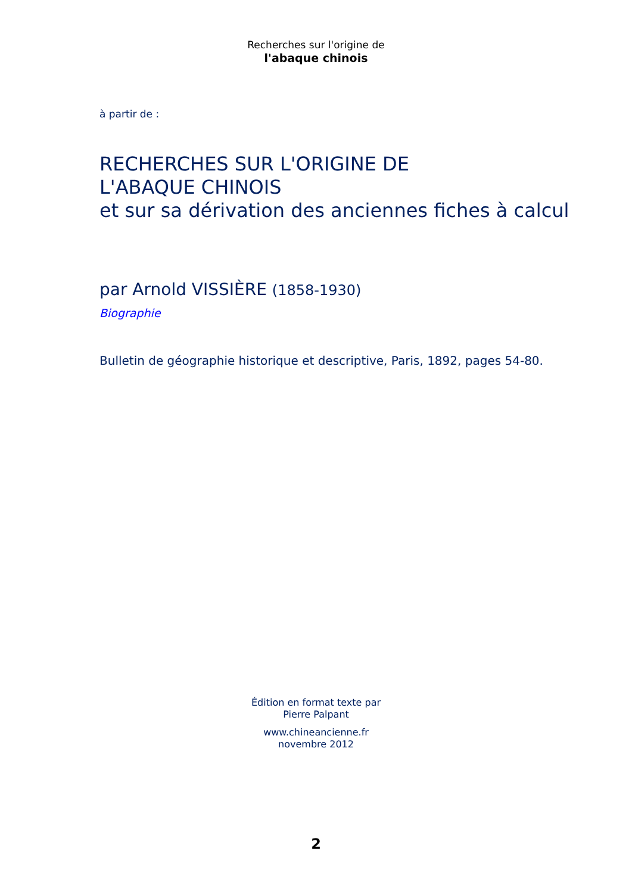Recherches sur l'origine de
l'abaque chinois
à partir de :
RECHERCHES SUR L'ORIGINE DE
L'ABAQUE CHINOIS
et sur sa dérivation des anciennes fiches à calcul
par Arnold VISSIÈRE (1858-1930)
Biographie
Bulletin de géographie historique et descriptive, Paris, 1892, pages 54-80.
Édition en format texte par
Pierre Palpant
www.chineancienne.fr
novembre 2012
2